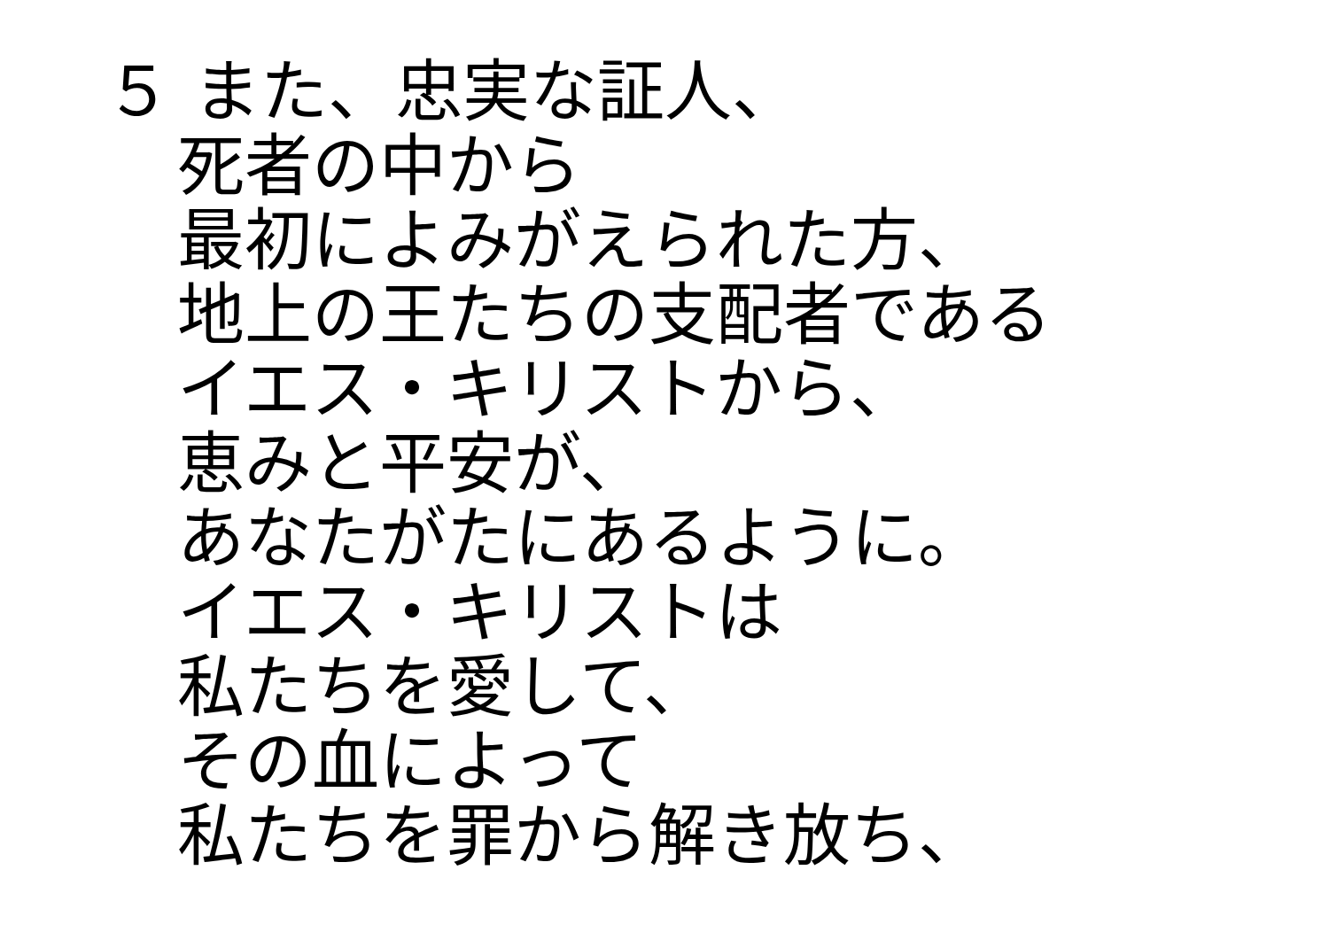５ また、忠実な証人、
死者の中から
最初によみがえられた方、
地上の王たちの支配者である
イエス・キリストから、
恵みと平安が、
あなたがたにあるように。
イエス・キリストは
私たちを愛して、
その血によって
私たちを罪から解き放ち、